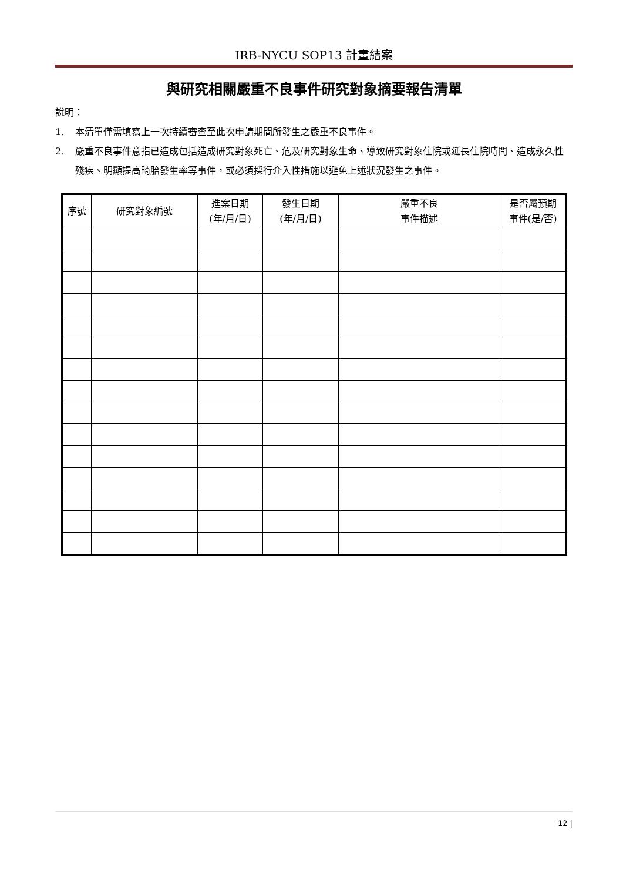IRB-NYCU SOP13 計畫結案
與研究相關嚴重不良事件研究對象摘要報告清單
說明：
1. 本清單僅需填寫上一次持續審查至此次申請期間所發生之嚴重不良事件。
2. 嚴重不良事件意指已造成包括造成研究對象死亡、危及研究對象生命、導致研究對象住院或延長住院時間、造成永久性殘疾、明顯提高畸胎發生率等事件，或必須採行介入性措施以避免上述狀況發生之事件。
| 序號 | 研究對象編號 | 進案日期 (年/月/日) | 發生日期 (年/月/日) | 嚴重不良 事件描述 | 是否屬預期 事件(是/否) |
| --- | --- | --- | --- | --- | --- |
12 |